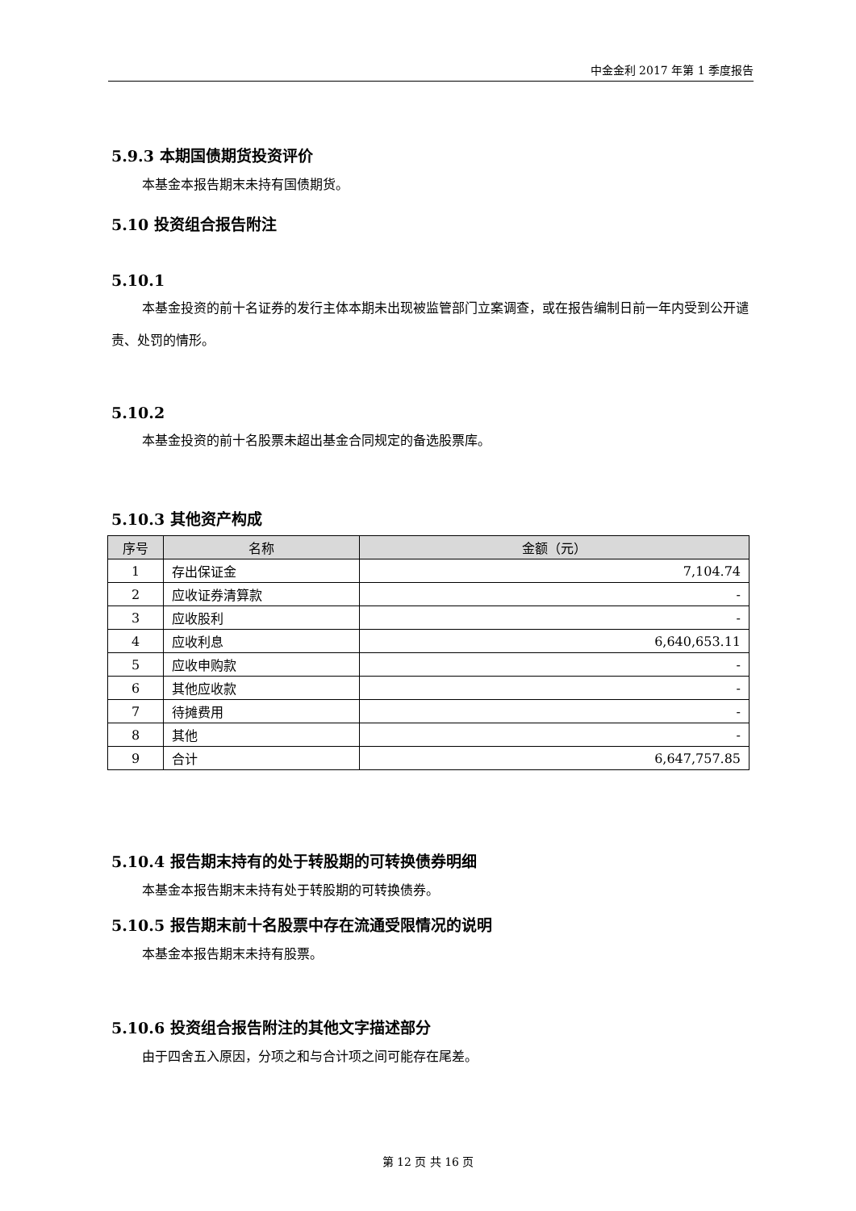中金金利 2017 年第 1 季度报告
5.9.3 本期国债期货投资评价
本基金本报告期末未持有国债期货。
5.10 投资组合报告附注
5.10.1
本基金投资的前十名证券的发行主体本期未出现被监管部门立案调查，或在报告编制日前一年内受到公开谴责、处罚的情形。
5.10.2
本基金投资的前十名股票未超出基金合同规定的备选股票库。
5.10.3 其他资产构成
| 序号 | 名称 | 金额（元） |
| --- | --- | --- |
| 1 | 存出保证金 | 7,104.74 |
| 2 | 应收证券清算款 | - |
| 3 | 应收股利 | - |
| 4 | 应收利息 | 6,640,653.11 |
| 5 | 应收申购款 | - |
| 6 | 其他应收款 | - |
| 7 | 待摊费用 | - |
| 8 | 其他 | - |
| 9 | 合计 | 6,647,757.85 |
5.10.4 报告期末持有的处于转股期的可转换债券明细
本基金本报告期末未持有处于转股期的可转换债券。
5.10.5 报告期末前十名股票中存在流通受限情况的说明
本基金本报告期末未持有股票。
5.10.6 投资组合报告附注的其他文字描述部分
由于四舍五入原因，分项之和与合计项之间可能存在尾差。
第 12 页 共 16 页